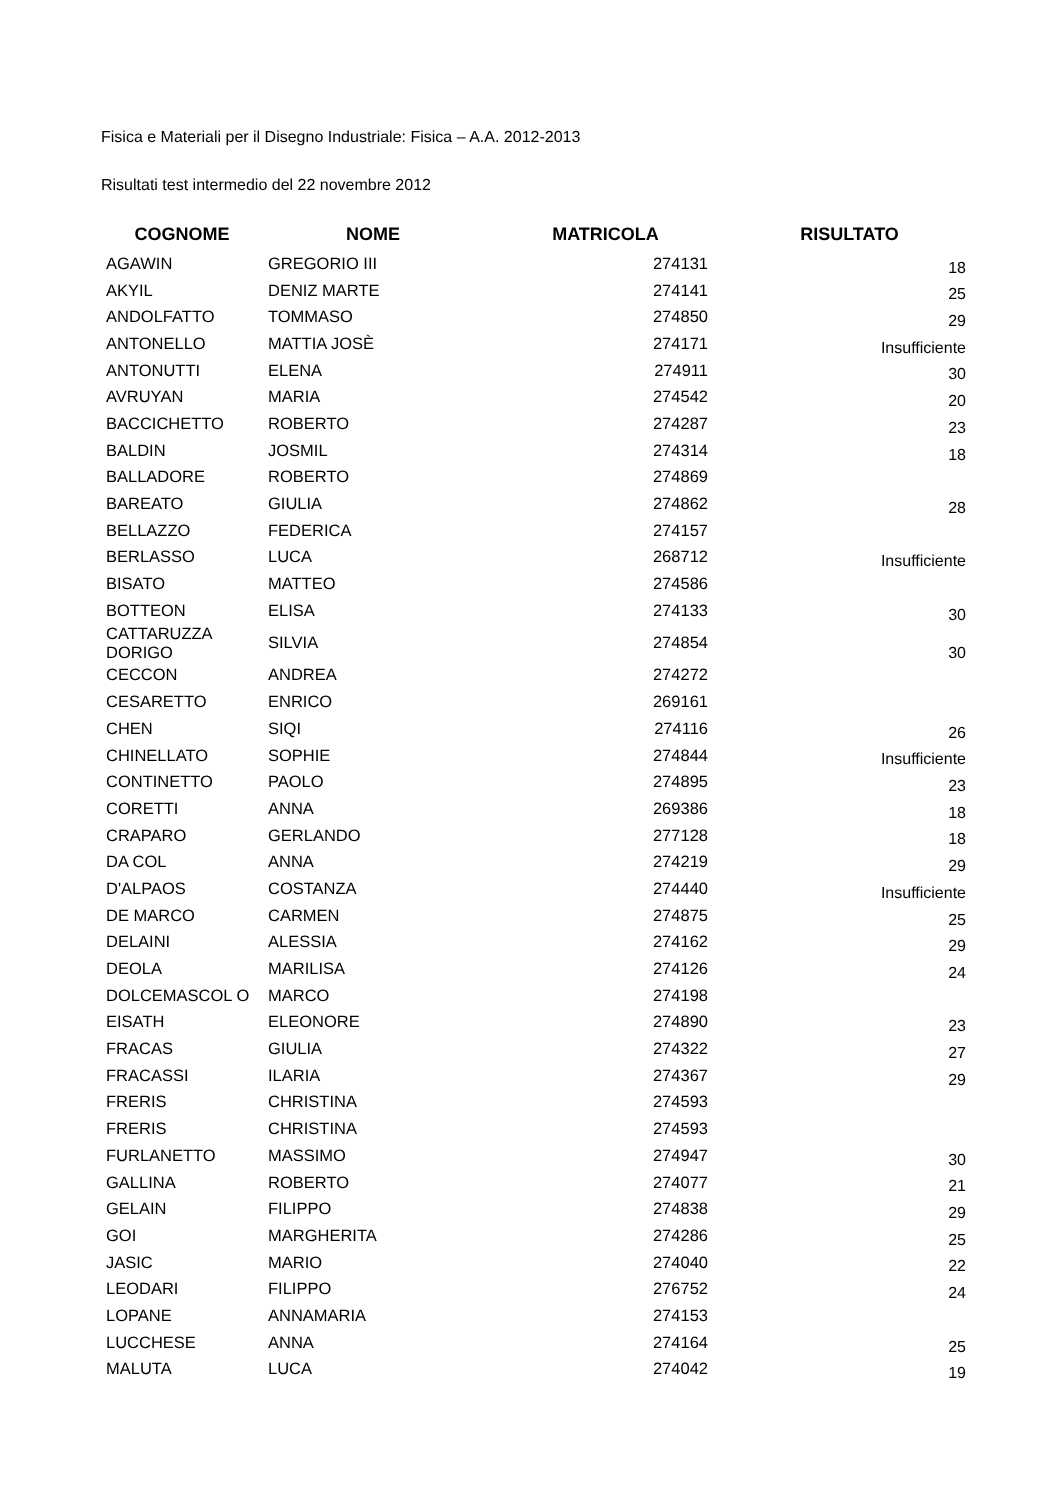Fisica e Materiali per il Disegno Industriale: Fisica – A.A. 2012-2013
Risultati test intermedio del 22 novembre 2012
| COGNOME | NOME | MATRICOLA | RISULTATO |
| --- | --- | --- | --- |
| AGAWIN | GREGORIO III | 274131 | 18 |
| AKYIL | DENIZ MARTE | 274141 | 25 |
| ANDOLFATTO | TOMMASO | 274850 | 29 |
| ANTONELLO | MATTIA JOSÈ | 274171 | Insufficiente |
| ANTONUTTI | ELENA | 274911 | 30 |
| AVRUYAN | MARIA | 274542 | 20 |
| BACCICHETTO | ROBERTO | 274287 | 23 |
| BALDIN | JOSMIL | 274314 | 18 |
| BALLADORE | ROBERTO | 274869 | |
| BAREATO | GIULIA | 274862 | 28 |
| BELLAZZO | FEDERICA | 274157 | |
| BERLASSO | LUCA | 268712 | Insufficiente |
| BISATO | MATTEO | 274586 | |
| BOTTEON | ELISA | 274133 | 30 |
| CATTARUZZA DORIGO | SILVIA | 274854 | 30 |
| CECCON | ANDREA | 274272 | |
| CESARETTO | ENRICO | 269161 | |
| CHEN | SIQI | 274116 | 26 |
| CHINELLATO | SOPHIE | 274844 | Insufficiente |
| CONTINETTO | PAOLO | 274895 | 23 |
| CORETTI | ANNA | 269386 | 18 |
| CRAPARO | GERLANDO | 277128 | 18 |
| DA COL | ANNA | 274219 | 29 |
| D'ALPAOS | COSTANZA | 274440 | Insufficiente |
| DE MARCO | CARMEN | 274875 | 25 |
| DELAINI | ALESSIA | 274162 | 29 |
| DEOLA | MARILISA | 274126 | 24 |
| DOLCEMASCOL O | MARCO | 274198 | |
| EISATH | ELEONORE | 274890 | 23 |
| FRACAS | GIULIA | 274322 | 27 |
| FRACASSI | ILARIA | 274367 | 29 |
| FRERIS | CHRISTINA | 274593 | |
| FRERIS | CHRISTINA | 274593 | |
| FURLANETTO | MASSIMO | 274947 | 30 |
| GALLINA | ROBERTO | 274077 | 21 |
| GELAIN | FILIPPO | 274838 | 29 |
| GOI | MARGHERITA | 274286 | 25 |
| JASIC | MARIO | 274040 | 22 |
| LEODARI | FILIPPO | 276752 | 24 |
| LOPANE | ANNAMARIA | 274153 | |
| LUCCHESE | ANNA | 274164 | 25 |
| MALUTA | LUCA | 274042 | 19 |